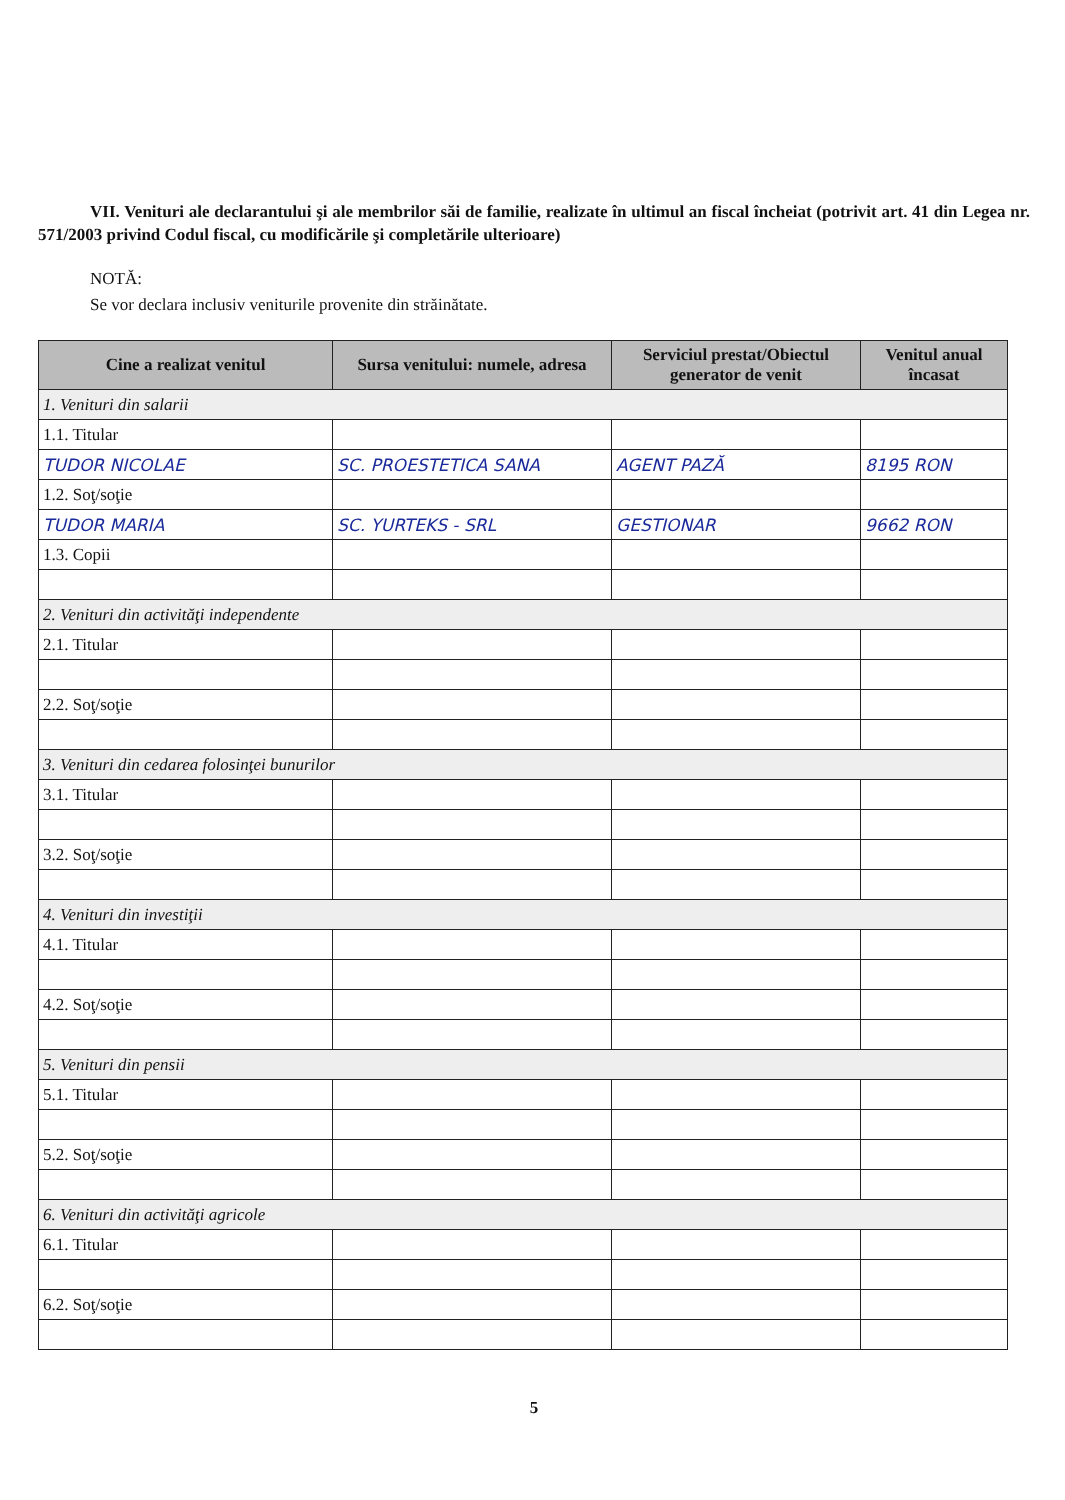VII. Venituri ale declarantului şi ale membrilor săi de familie, realizate în ultimul an fiscal încheiat (potrivit art. 41 din Legea nr. 571/2003 privind Codul fiscal, cu modificările şi completările ulterioare)
NOTĂ:
Se vor declara inclusiv veniturile provenite din străinătate.
| Cine a realizat venitul | Sursa venitului: numele, adresa | Serviciul prestat/Obiectul generator de venit | Venitul anual încasat |
| --- | --- | --- | --- |
| 1. Venituri din salarii | | | |
| 1.1. Titular | | | |
| TUDOR NICOLAE | SC. PROESTETICA SANA | AGENT PAZĂ | 8195 RON |
| 1.2. Soţ/soţie | | | |
| TUDOR MARIA | SC. YURTEKS - SRL | GESTIONAR | 9662 RON |
| 1.3. Copii | | | |
| 2. Venituri din activităţi independente | | | |
| 2.1. Titular | | | |
| 2.2. Soţ/soţie | | | |
| 3. Venituri din cedarea folosinţei bunurilor | | | |
| 3.1. Titular | | | |
| 3.2. Soţ/soţie | | | |
| 4. Venituri din investiţii | | | |
| 4.1. Titular | | | |
| 4.2. Soţ/soţie | | | |
| 5. Venituri din pensii | | | |
| 5.1. Titular | | | |
| 5.2. Soţ/soţie | | | |
| 6. Venituri din activităţi agricole | | | |
| 6.1. Titular | | | |
| 6.2. Soţ/soţie | | | |
5